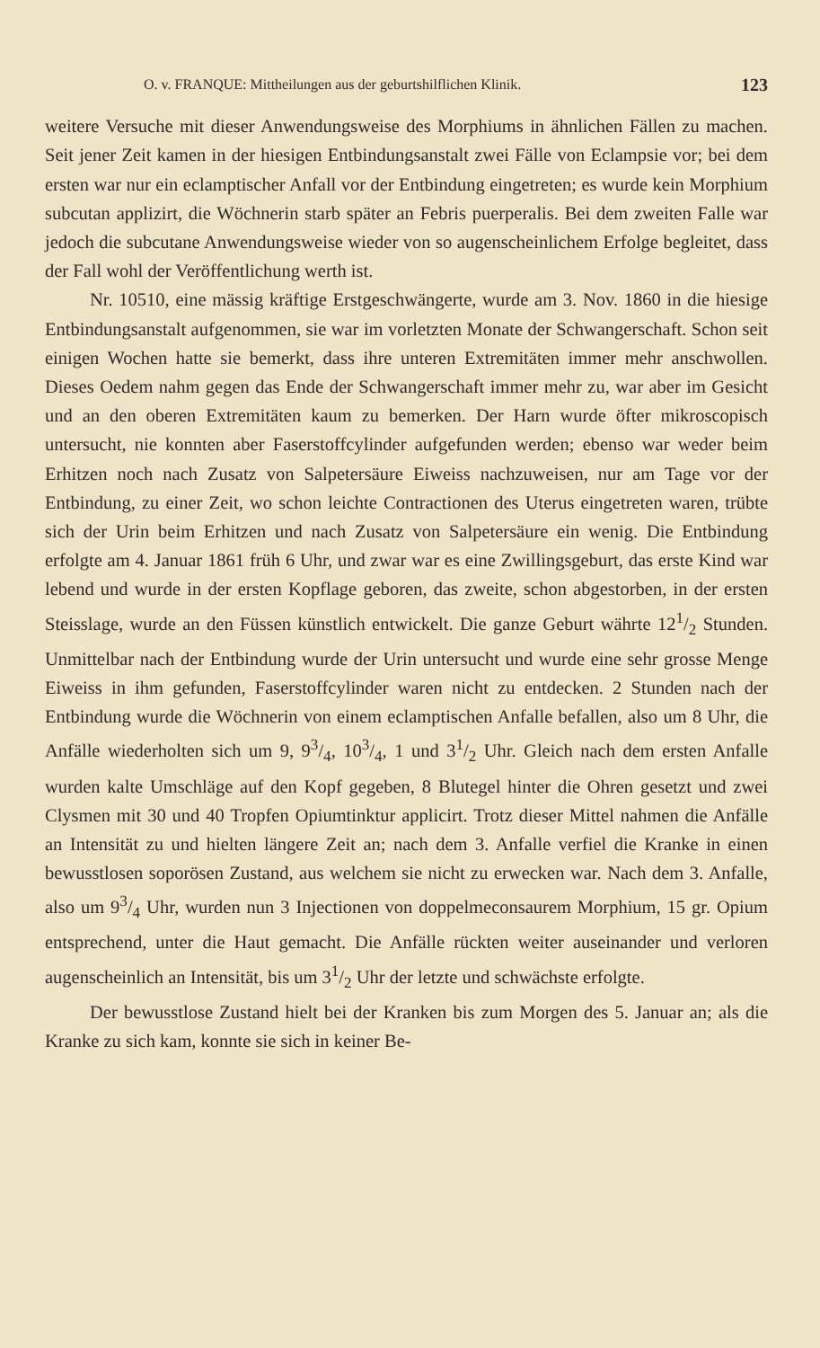O. v. FRANQUE: Mittheilungen aus der geburtshilflichen Klinik. 123
weitere Versuche mit dieser Anwendungsweise des Morphiums in ähnlichen Fällen zu machen. Seit jener Zeit kamen in der hiesigen Entbindungsanstalt zwei Fälle von Eclampsie vor; bei dem ersten war nur ein eclamptischer Anfall vor der Entbindung eingetreten; es wurde kein Morphium subcutan applizirt, die Wöchnerin starb später an Febris puerperalis. Bei dem zweiten Falle war jedoch die subcutane Anwendungsweise wieder von so augenscheinlichem Erfolge begleitet, dass der Fall wohl der Veröffentlichung werth ist.
Nr. 10510, eine mässig kräftige Erstgeschwängerte, wurde am 3. Nov. 1860 in die hiesige Entbindungsanstalt aufgenommen, sie war im vorletzten Monate der Schwangerschaft. Schon seit einigen Wochen hatte sie bemerkt, dass ihre unteren Extremitäten immer mehr anschwollen. Dieses Oedem nahm gegen das Ende der Schwangerschaft immer mehr zu, war aber im Gesicht und an den oberen Extremitäten kaum zu bemerken. Der Harn wurde öfter mikroscopisch untersucht, nie konnten aber Faserstoffcylinder aufgefunden werden; ebenso war weder beim Erhitzen noch nach Zusatz von Salpetersäure Eiweiss nachzuweisen, nur am Tage vor der Entbindung, zu einer Zeit, wo schon leichte Contractionen des Uterus eingetreten waren, trübte sich der Urin beim Erhitzen und nach Zusatz von Salpetersäure ein wenig. Die Entbindung erfolgte am 4. Januar 1861 früh 6 Uhr, und zwar war es eine Zwillingsgeburt, das erste Kind war lebend und wurde in der ersten Kopflage geboren, das zweite, schon abgestorben, in der ersten Steisslage, wurde an den Füssen künstlich entwickelt. Die ganze Geburt währte 121/2 Stunden. Unmittelbar nach der Entbindung wurde der Urin untersucht und wurde eine sehr grosse Menge Eiweiss in ihm gefunden, Faserstoffcylinder waren nicht zu entdecken. 2 Stunden nach der Entbindung wurde die Wöchnerin von einem eclamptischen Anfalle befallen, also um 8 Uhr, die Anfälle wiederholten sich um 9, 93/4, 103/4, 1 und 31/2 Uhr. Gleich nach dem ersten Anfalle wurden kalte Umschläge auf den Kopf gegeben, 8 Blutegel hinter die Ohren gesetzt und zwei Clysmen mit 30 und 40 Tropfen Opiumtinktur applicirt. Trotz dieser Mittel nahmen die Anfälle an Intensität zu und hielten längere Zeit an; nach dem 3. Anfalle verfiel die Kranke in einen bewusstlosen soporösen Zustand, aus welchem sie nicht zu erwecken war. Nach dem 3. Anfalle, also um 93/4 Uhr, wurden nun 3 Injectionen von doppelmeconsaurem Morphium, 15 gr. Opium entsprechend, unter die Haut gemacht. Die Anfälle rückten weiter auseinander und verloren augenscheinlich an Intensität, bis um 31/2 Uhr der letzte und schwächste erfolgte.
Der bewusstlose Zustand hielt bei der Kranken bis zum Morgen des 5. Januar an; als die Kranke zu sich kam, konnte sie sich in keiner Be-